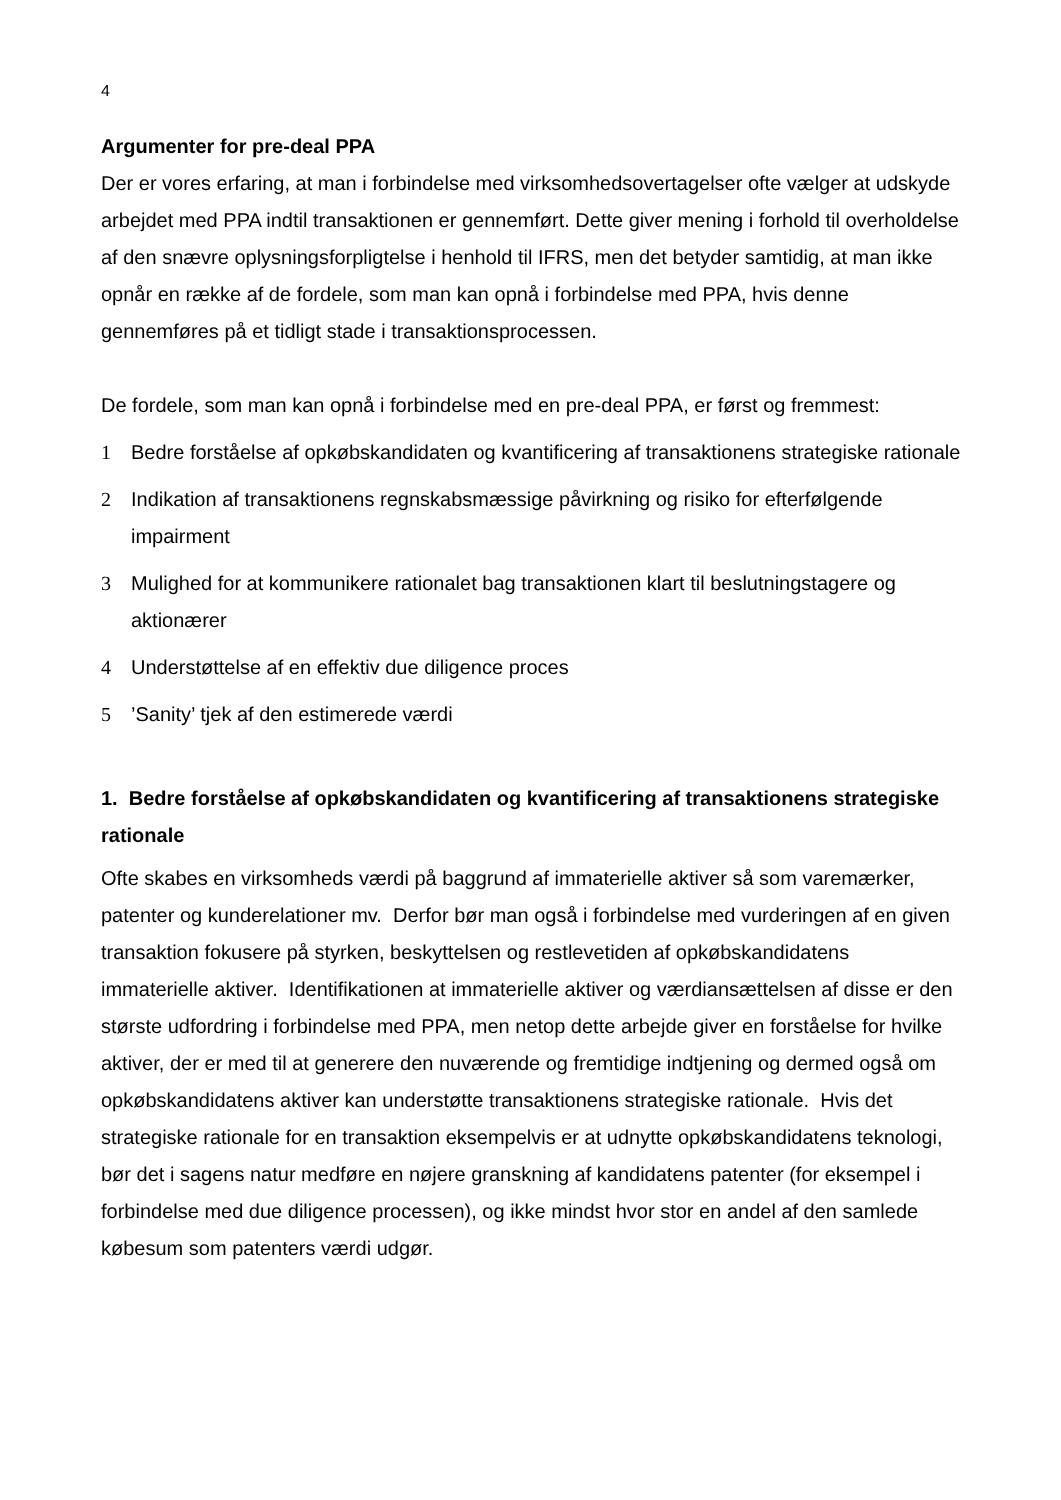4
Argumenter for pre-deal PPA
Der er vores erfaring, at man i forbindelse med virksomhedsovertagelser ofte vælger at udskyde arbejdet med PPA indtil transaktionen er gennemført. Dette giver mening i forhold til overholdelse af den snævre oplysningsforpligtelse i henhold til IFRS, men det betyder samtidig, at man ikke opnår en række af de fordele, som man kan opnå i forbindelse med PPA, hvis denne gennemføres på et tidligt stade i transaktionsprocessen.
De fordele, som man kan opnå i forbindelse med en pre-deal PPA, er først og fremmest:
1 Bedre forståelse af opkøbskandidaten og kvantificering af transaktionens strategiske rationale
2 Indikation af transaktionens regnskabsmæssige påvirkning og risiko for efterfølgende impairment
3 Mulighed for at kommunikere rationalet bag transaktionen klart til beslutningstagere og aktionærer
4 Understøttelse af en effektiv due diligence proces
5’Sanity’ tjek af den estimerede værdi
1. Bedre forståelse af opkøbskandidaten og kvantificering af transaktionens strategiske rationale
Ofte skabes en virksomheds værdi på baggrund af immaterielle aktiver så som varemærker, patenter og kunderelationer mv. Derfor bør man også i forbindelse med vurderingen af en given transaktion fokusere på styrken, beskyttelsen og restlevetiden af opkøbskandidatens immaterielle aktiver. Identifikationen at immaterielle aktiver og værdiansættelsen af disse er den største udfordring i forbindelse med PPA, men netop dette arbejde giver en forståelse for hvilke aktiver, der er med til at generere den nuværende og fremtidige indtjening og dermed også om opkøbskandidatens aktiver kan understøtte transaktionens strategiske rationale. Hvis det strategiske rationale for en transaktion eksempelvis er at udnytte opkøbskandidatens teknologi, bør det i sagens natur medføre en nøjere granskning af kandidatens patenter (for eksempel i forbindelse med due diligence processen), og ikke mindst hvor stor en andel af den samlede købesum som patenters værdi udgør.